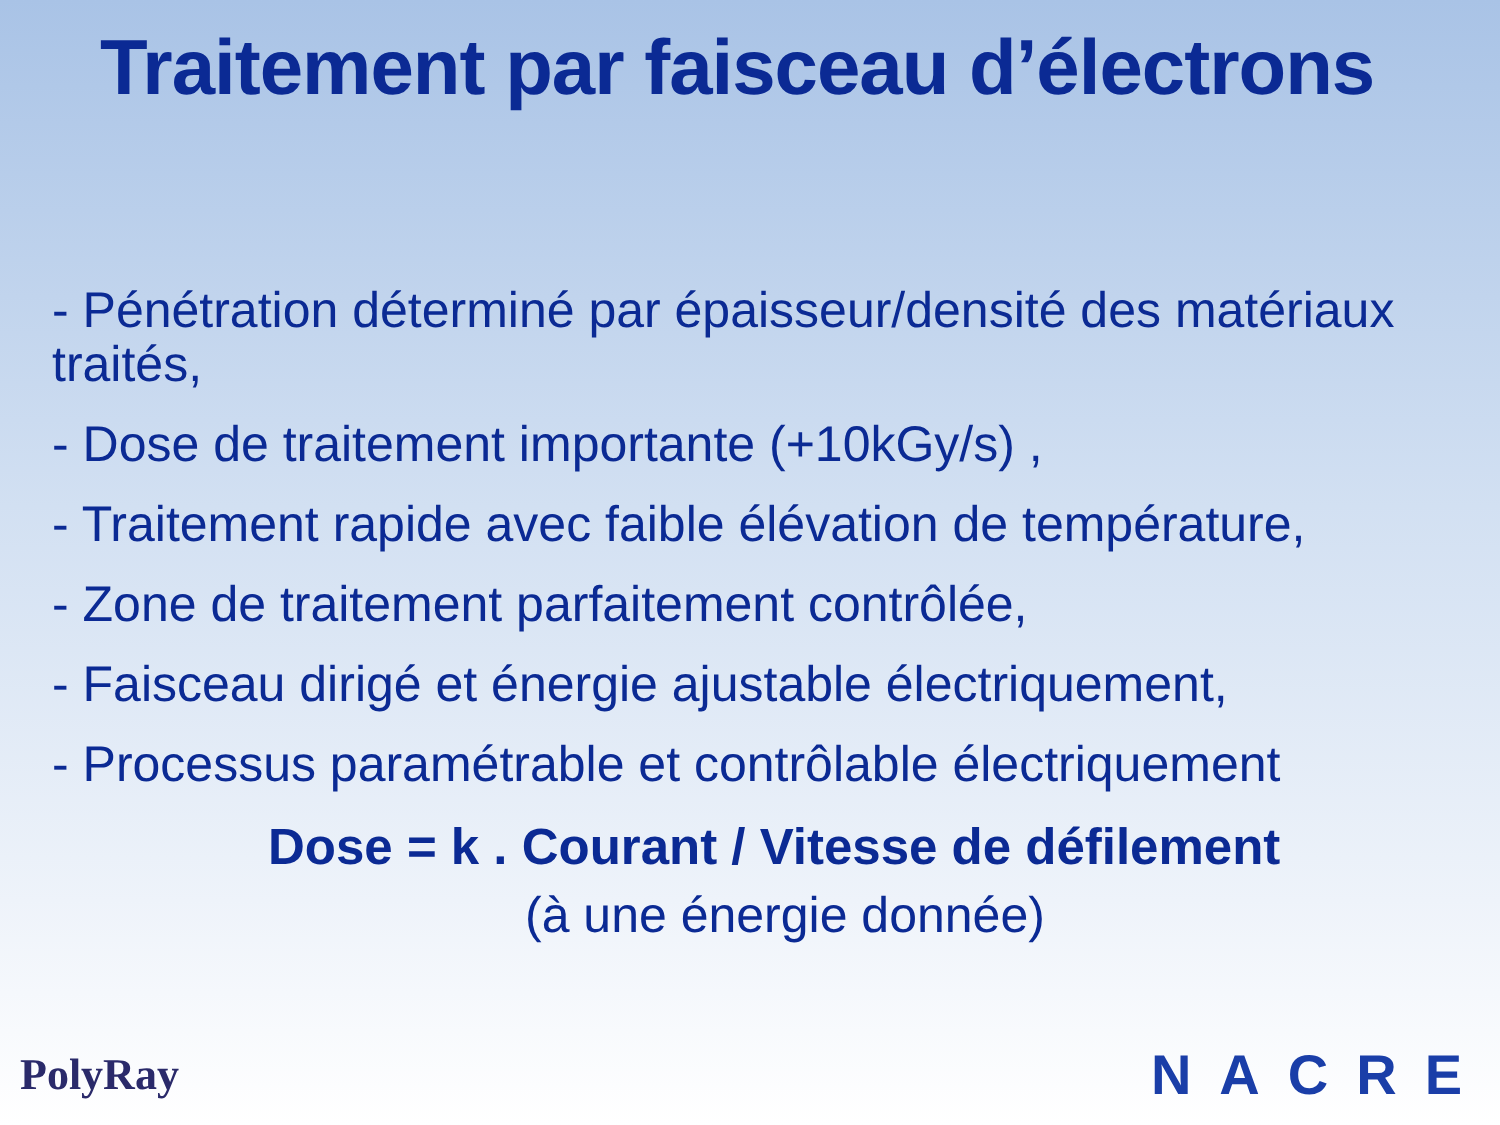Traitement par faisceau d’électrons
- Pénétration déterminé par épaisseur/densité des matériaux traités,
- Dose de traitement importante (+10kGy/s) ,
- Traitement rapide avec faible élévation de température,
- Zone de traitement parfaitement contrôlée,
- Faisceau dirigé et énergie ajustable électriquement,
- Processus paramétrable et contrôlable électriquement
Dose = k . Courant / Vitesse de défilement
(à une énergie donnée)
PolyRay NACRE